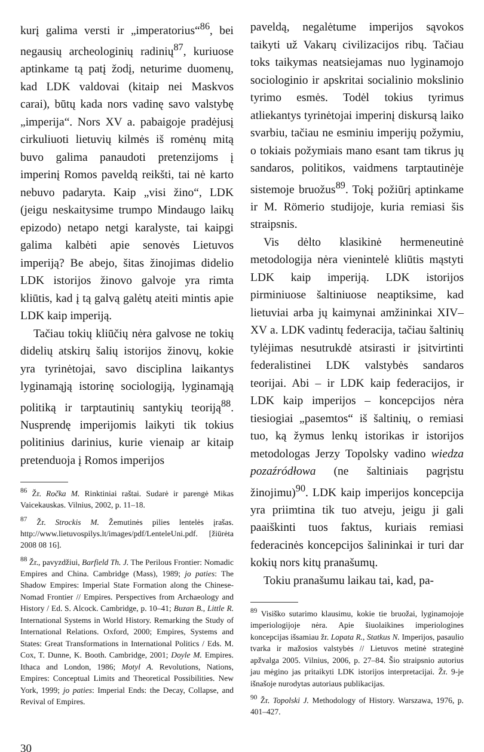kurį galima versti ir „imperatorius“<sup>86</sup>, bei negausių archeologinių radinių<sup>87</sup>, kuriuose aptinkame tą patį žodį, neturime duomenų, kad LDK valdovai (kitaip nei Maskvos carai), būtų kada nors vadinę savo valstybę „imperija“. Nors XV a. pabaigoje pradėjusį cirkuliuoti lietuvių kilmės iš romėnų mitą buvo galima panaudoti pretenzijoms į imperinį Romos paveldą reikšti, tai nė karto nebuvo padaryta. Kaip „visi žino“, LDK (jeigu neskaitysime trumpo Mindaugo laikų epizodo) netapo netgi karalyste, tai kaipgi galima kalbėti apie senovės Lietuvos imperiją? Be abejo, šitas žinojimas didelio LDK istorijos žinovo galvoje yra rimta kliūtis, kad į tą galvą galėtų ateiti mintis apie LDK kaip imperiją.
Tačiau tokių kliūčių nėra galvose ne tokių didelių atskirų šalių istorijos žinovų, kokie yra tyrinėtojai, savo disciplina laikantys lyginamąją istorinę sociologiją, lyginamąją politiką ir tarptautinių santykių teoriją<sup>88</sup>. Nusprendę imperijomis laikyti tik tokius politinius darinius, kurie vienaip ar kitaip pretenduoja į Romos imperijos
<sup>86</sup> Žr. Ročka M. Rinktiniai raštai. Sudarė ir parengė Mikas Vaicekauskas. Vilnius, 2002, p. 11–18.
<sup>87</sup> Žr. Strockis M. Žemutinės pilies lentelės įrašas. http://www.lietuvospilys.lt/images/pdf/LenteleUni.pdf. [žiūrėta 2008 08 16].
<sup>88</sup> Žr., pavyzdžiui, Barfield Th. J. The Perilous Frontier: Nomadic Empires and China. Cambridge (Mass), 1989; jo paties: The Shadow Empires: Imperial State Formation along the Chinese-Nomad Frontier // Empires. Perspectives from Archaeology and History / Ed. S. Alcock. Cambridge, p. 10–41; Buzan B., Little R. International Systems in World History. Remarking the Study of International Relations. Oxford, 2000; Empires, Systems and States: Great Transformations in International Politics / Eds. M. Cox, T. Dunne, K. Booth. Cambridge, 2001; Doyle M. Empires. Ithaca and London, 1986; Motyl A. Revolutions, Nations, Empires: Conceptual Limits and Theoretical Possibilities. New York, 1999; jo paties: Imperial Ends: the Decay, Collapse, and Revival of Empires.
paveldą, negalėtume imperijos sąvokos taikyti už Vakarų civilizacijos ribų. Tačiau toks taikymas neatsiejamas nuo lyginamojo sociologinio ir apskritai socialinio mokslinio tyrimo esmės. Todėl tokius tyrimus atliekantys tyrinėtojai imperinį diskursą laiko svarbiu, tačiau ne esminiu imperijų požymiu, o tokiais požymiais mano esant tam tikrus jų sandaros, politikos, vaidmens tarptautinėje sistemoje bruožus<sup>89</sup>. Tokį požiūrį aptinkame ir M. Römerio studijoje, kuria remiasi šis straipsnis.
Vis dėlto klasikinė hermeneutinė metodologija nėra vienintelė kliūtis mąstyti LDK kaip imperiją. LDK istorijos pirminiuose šaltiniuose neaptiksime, kad lietuviai arba jų kaimynai amžininkai XIV–XV a. LDK vadintų federacija, tačiau šaltinių tylėjimas nesutrukdė atsirasti ir įsitvirtinti federalistinei LDK valstybės sandaros teorijai. Abi – ir LDK kaip federacijos, ir LDK kaip imperijos – koncepcijos nėra tiesiogiai „pasemtos“ iš šaltinių, o remiasi tuo, ką žymus lenkų istorikas ir istorijos metodologas Jerzy Topolsky vadino wiedza pozaźródłowa (ne šaltiniais pagrįstu žinojimu)<sup>90</sup>. LDK kaip imperijos koncepcija yra priimtina tik tuo atveju, jeigu ji gali paaiškinti tuos faktus, kuriais remiasi federacinės koncepcijos šalininkai ir turi dar kokių nors kitų pranašumų.
Tokiu pranašumu laikau tai, kad, pa-
<sup>89</sup> Visiško sutarimo klausimu, kokie tie bruožai, lyginamojoje imperiologijoje nėra. Apie šiuolaikines imperiologines koncepcijas išsamiau žr. Lopata R., Statkus N. Imperijos, pasaulio tvarka ir mažosios valstybės // Lietuvos metinė strateginė apžvalga 2005. Vilnius, 2006, p. 27–84. Šio straipsnio autorius jau mėgino jas pritaikyti LDK istorijos interpretacijai. Žr. 9-je išnašoje nurodytas autoriaus publikacijas.
<sup>90</sup> Žr. Topolski J. Methodology of History. Warszawa, 1976, p. 401–427.
30